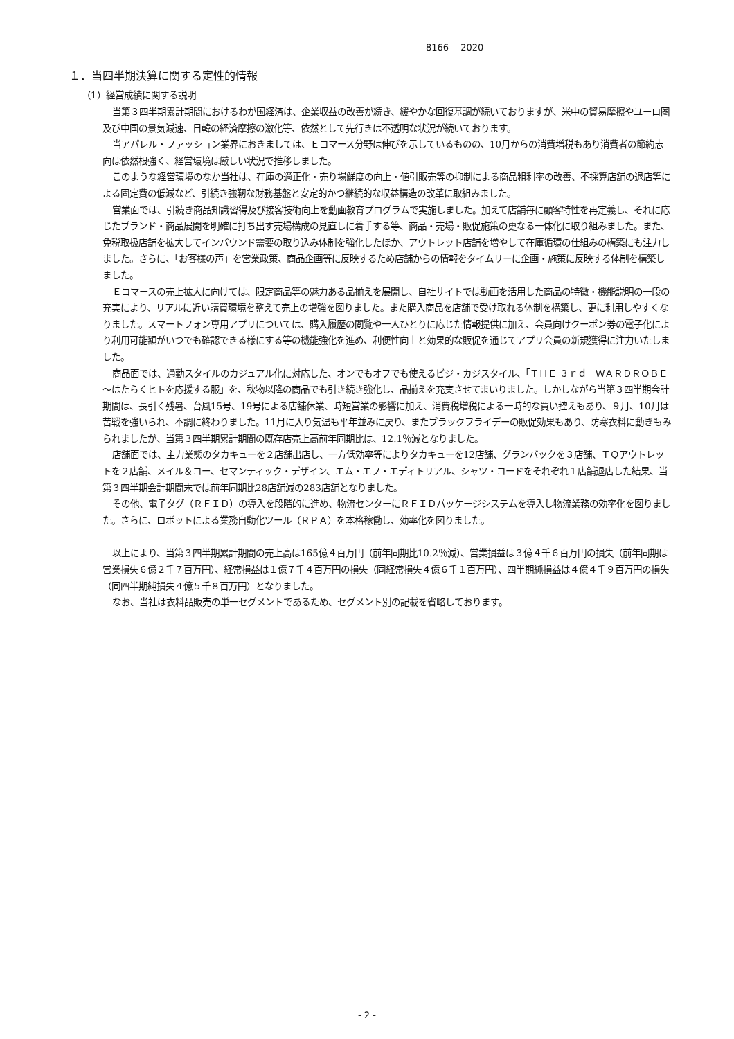8166　 2020
１．当四半期決算に関する定性的情報
（1）経営成績に関する説明
当第３四半期累計期間におけるわが国経済は、企業収益の改善が続き、緩やかな回復基調が続いておりますが、米中の貿易摩擦やユーロ圏及び中国の景気減速、日韓の経済摩擦の激化等、依然として先行きは不透明な状況が続いております。
当アパレル・ファッション業界におきましては、Ｅコマース分野は伸びを示しているものの、10月からの消費増税もあり消費者の節約志向は依然根強く、経営環境は厳しい状況で推移しました。
このような経営環境のなか当社は、在庫の適正化・売り場鮮度の向上・値引販売等の抑制による商品粗利率の改善、不採算店舗の退店等による固定費の低減など、引続き強靭な財務基盤と安定的かつ継続的な収益構造の改革に取組みました。
営業面では、引続き商品知識習得及び接客技術向上を動画教育プログラムで実施しました。加えて店舗毎に顧客特性を再定義し、それに応じたブランド・商品展開を明確に打ち出す売場構成の見直しに着手する等、商品・売場・販促施策の更なる一体化に取り組みました。また、免税取扱店舗を拡大してインバウンド需要の取り込み体制を強化したほか、アウトレット店舗を増やして在庫循環の仕組みの構築にも注力しました。さらに、「お客様の声」を営業政策、商品企画等に反映するため店舗からの情報をタイムリーに企画・施策に反映する体制を構築しました。
Ｅコマースの売上拡大に向けては、限定商品等の魅力ある品揃えを展開し、自社サイトでは動画を活用した商品の特徴・機能説明の一段の充実により、リアルに近い購買環境を整えて売上の増強を図りました。また購入商品を店舗で受け取れる体制を構築し、更に利用しやすくなりました。スマートフォン専用アプリについては、購入履歴の閲覧や一人ひとりに応じた情報提供に加え、会員向けクーポン券の電子化により利用可能額がいつでも確認できる様にする等の機能強化を進め、利便性向上と効果的な販促を通じてアプリ会員の新規獲得に注力いたしました。
商品面では、通勤スタイルのカジュアル化に対応した、オンでもオフでも使えるビジ・カジスタイル、「ＴＨＥ ３ｒｄ　ＷＡＲＤＲＯＢＥ～はたらくヒトを応援する服」を、秋物以降の商品でも引き続き強化し、品揃えを充実させてまいりました。しかしながら当第３四半期会計期間は、長引く残暑、台風15号、19号による店舗休業、時短営業の影響に加え、消費税増税による一時的な買い控えもあり、９月、10月は苦戦を強いられ、不調に終わりました。11月に入り気温も平年並みに戻り、またブラックフライデーの販促効果もあり、防寒衣料に動きもみられましたが、当第３四半期累計期間の既存店売上高前年同期比は、12.1％減となりました。
店舗面では、主力業態のタカキューを２店舗出店し、一方低効率等によりタカキューを12店舗、グランバックを３店舗、ＴＱアウトレットを２店舗、メイル＆コー、セマンティック・デザイン、エム・エフ・エディトリアル、シャツ・コードをそれぞれ１店舗退店した結果、当第３四半期会計期間末では前年同期比28店舗減の283店舗となりました。
その他、電子タグ（ＲＦＩＤ）の導入を段階的に進め、物流センターにＲＦＩＤパッケージシステムを導入し物流業務の効率化を図りました。さらに、ロボットによる業務自動化ツール（ＲＰＡ）を本格稼働し、効率化を図りました。
以上により、当第３四半期累計期間の売上高は165億４百万円（前年同期比10.2％減）、営業損益は３億４千６百万円の損失（前年同期は営業損失６億２千７百万円）、経常損益は１億７千４百万円の損失（同経常損失４億６千１百万円）、四半期純損益は４億４千９百万円の損失（同四半期純損失４億５千８百万円）となりました。
なお、当社は衣料品販売の単一セグメントであるため、セグメント別の記載を省略しております。
- 2 -